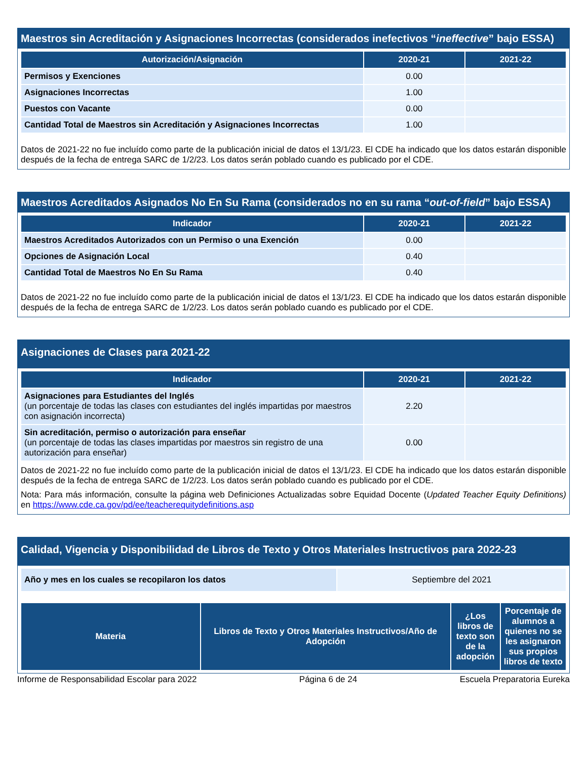Maestros sin Acreditación y Asignaciones Incorrectas (considerados inefectivos “ineffective” bajo ESSA)
| Autorización/Asignación | 2020-21 | 2021-22 |
| --- | --- | --- |
| Permisos y Exenciones | 0.00 | |
| Asignaciones Incorrectas | 1.00 | |
| Puestos con Vacante | 0.00 | |
| Cantidad Total de Maestros sin Acreditación y Asignaciones Incorrectas | 1.00 | |
Datos de 2021-22 no fue incluído como parte de la publicación inicial de datos el 13/1/23. El CDE ha indicado que los datos estarán disponible después de la fecha de entrega SARC de 1/2/23. Los datos serán poblado cuando es publicado por el CDE.
Maestros Acreditados Asignados No En Su Rama (considerados no en su rama “out-of-field” bajo ESSA)
| Indicador | 2020-21 | 2021-22 |
| --- | --- | --- |
| Maestros Acreditados Autorizados con un Permiso o una Exención | 0.00 | |
| Opciones de Asignación Local | 0.40 | |
| Cantidad Total de Maestros No En Su Rama | 0.40 | |
Datos de 2021-22 no fue incluído como parte de la publicación inicial de datos el 13/1/23. El CDE ha indicado que los datos estarán disponible después de la fecha de entrega SARC de 1/2/23. Los datos serán poblado cuando es publicado por el CDE.
Asignaciones de Clases para 2021-22
| Indicador | 2020-21 | 2021-22 |
| --- | --- | --- |
| Asignaciones para Estudiantes del Inglés (un porcentaje de todas las clases con estudiantes del inglés impartidas por maestros con asignación incorrecta) | 2.20 | |
| Sin acreditación, permiso o autorización para enseñar (un porcentaje de todas las clases impartidas por maestros sin registro de una autorización para enseñar) | 0.00 | |
Datos de 2021-22 no fue incluído como parte de la publicación inicial de datos el 13/1/23. El CDE ha indicado que los datos estarán disponible después de la fecha de entrega SARC de 1/2/23. Los datos serán poblado cuando es publicado por el CDE.
Nota: Para más información, consulte la página web Definiciones Actualizadas sobre Equidad Docente (Updated Teacher Equity Definitions) en https://www.cde.ca.gov/pd/ee/teacherequitydefinitions.asp
Calidad, Vigencia y Disponibilidad de Libros de Texto y Otros Materiales Instructivos para 2022-23
| Año y mes en los cuales se recopilaron los datos | Septiembre del 2021 |
| Materia | Libros de Texto y Otros Materiales Instructivos/Año de Adopción | ¿Los libros de texto son de la adopción | Porcentaje de alumnos a quienes no se les asignaron sus propios libros de texto |
| --- | --- | --- | --- |
Informe de Responsabilidad Escolar para 2022 Página 6 de 24 Escuela Preparatoria Eureka